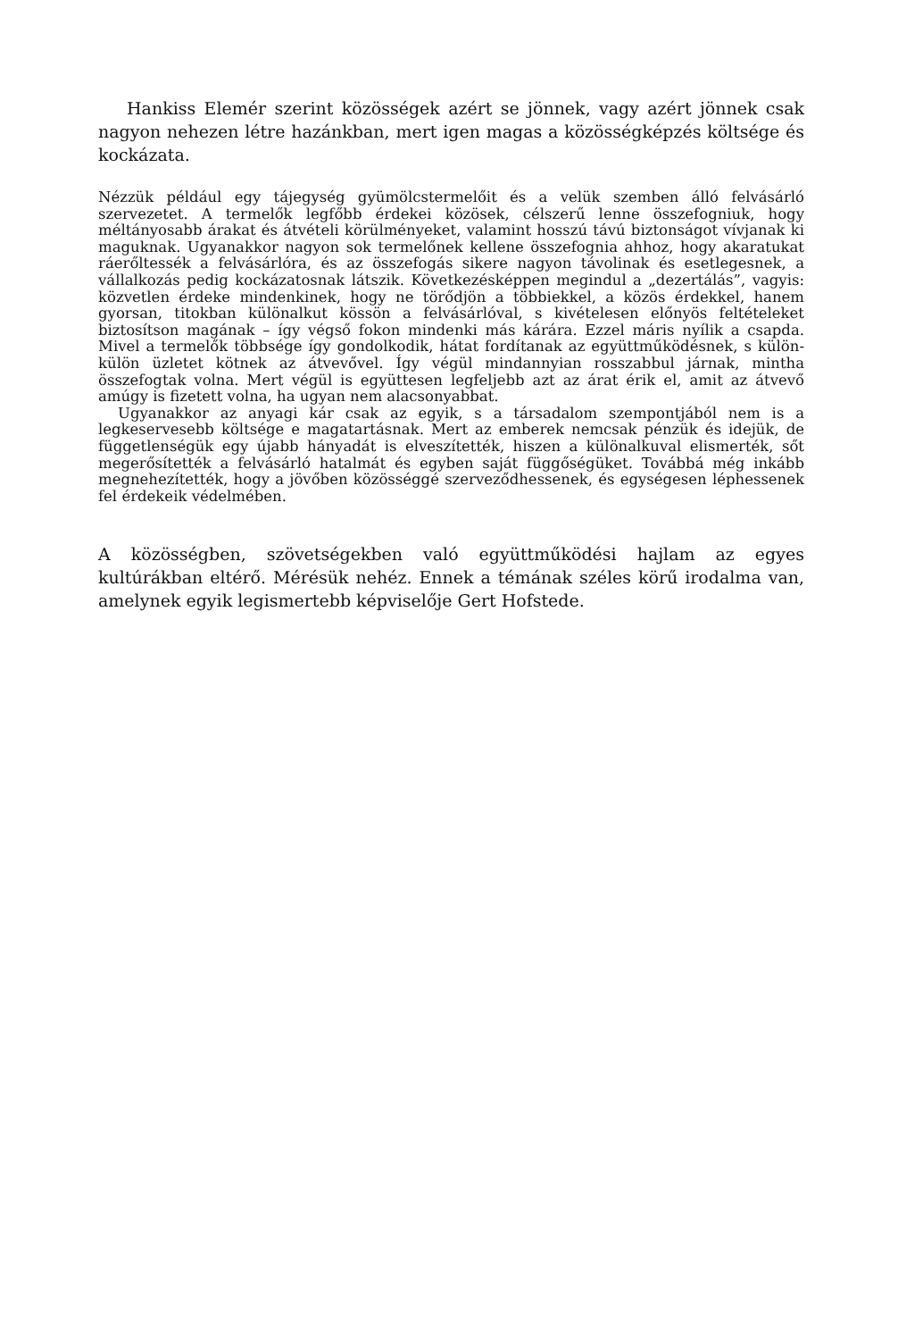Hankiss Elemér szerint közösségek azért se jönnek, vagy azért jönnek csak nagyon nehezen létre hazánkban, mert igen magas a közösségképzés költsége és kockázata.
Nézzük például egy tájegység gyümölcstermelőit és a velük szemben álló felvásárló szervezetet. A termelők legfőbb érdekei közösek, célszerű lenne összefogniuk, hogy méltányosabb árakat és átvételi körülményeket, valamint hosszú távú biztonságot vívjanak ki maguknak. Ugyanakkor nagyon sok termelőnek kellene összefognia ahhoz, hogy akaratukat ráerőltessék a felvásárlóra, és az összefogás sikere nagyon távolinak és esetlegesnek, a vállalkozás pedig kockázatosnak látszik. Következésképpen megindul a „dezertálás”, vagyis: közvetlen érdeke mindenkinek, hogy ne törődjön a többiekkel, a közös érdekkel, hanem gyorsan, titokban különalkut kössön a felvásárlóval, s kivételesen előnyös feltételeket biztosítson magának – így végső fokon mindenki más kárára. Ezzel máris nyílik a csapda. Mivel a termelők többsége így gondolkodik, hátat fordítanak az együttműködésnek, s külön-külön üzletet kötnek az átvevővel. Így végül mindannyian rosszabbul járnak, mintha összefogtak volna. Mert végül is együttesen legfeljebb azt az árat érik el, amit az átvevő amúgy is fizetett volna, ha ugyan nem alacsonyabbat.
Ugyanakkor az anyagi kár csak az egyik, s a társadalom szempontjából nem is a legkeservesebb költsége e magatartásnak. Mert az emberek nemcsak pénzük és idejük, de függetlenségük egy újabb hányadát is elveszítették, hiszen a különalkuval elismerték, sőt megerősítették a felvásárló hatalmát és egyben saját függőségüket. Továbbá még inkább megnehezítették, hogy a jövőben közösséggé szerveződhessenek, és egységesen léphessenek fel érdekeik védelmében.
A közösségben, szövetségekben való együttműködési hajlam az egyes kultúrákban eltérő. Mérésük nehéz. Ennek a témának széles körű irodalma van, amelynek egyik legismertebb képviselője Gert Hofstede.